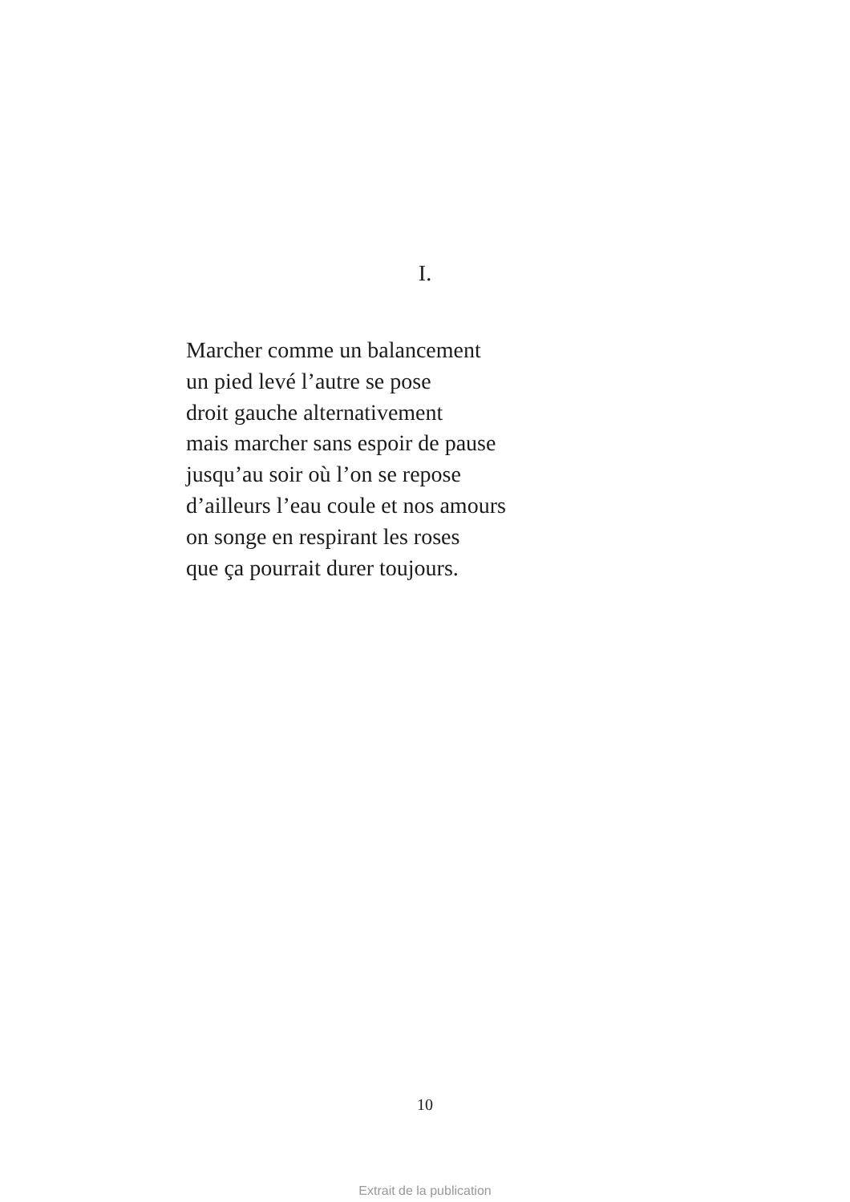I.
Marcher comme un balancement
un pied levé l’autre se pose
droit gauche alternativement
mais marcher sans espoir de pause
jusqu’au soir où l’on se repose
d’ailleurs l’eau coule et nos amours
on songe en respirant les roses
que ça pourrait durer toujours.
10
Extrait de la publication